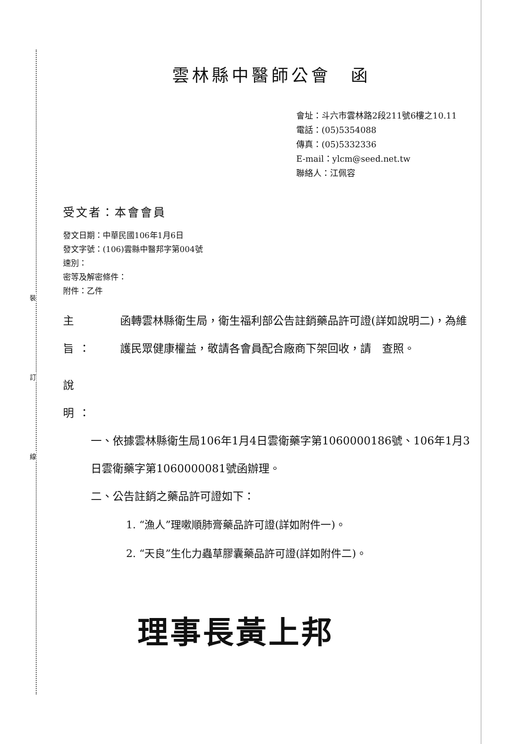裝
訂
線
雲林縣中醫師公會　函
會址：斗六市雲林路2段211號6樓之10.11
電話：(05)5354088
傳真：(05)5332336
E-mail：ylcm@seed.net.tw
聯絡人：江佩容
受文者：本會會員
發文日期：中華民國106年1月6日
發文字號：(106)雲縣中醫邦字第004號
速別：
密等及解密條件：
附件：乙件
主　旨：
函轉雲林縣衛生局，衛生福利部公告註銷藥品許可證(詳如說明二)，為維護民眾健康權益，敬請各會員配合廠商下架回收，請　查照。
說　明：
一、依據雲林縣衛生局106年1月4日雲衛藥字第1060000186號、106年1月3日雲衛藥字第1060000081號函辦理。
二、公告註銷之藥品許可證如下：
1. “漁人”理嗽順肺膏藥品許可證(詳如附件一)。
2. “天良”生化力蟲草膠囊藥品許可證(詳如附件二)。
理事長黃上邦